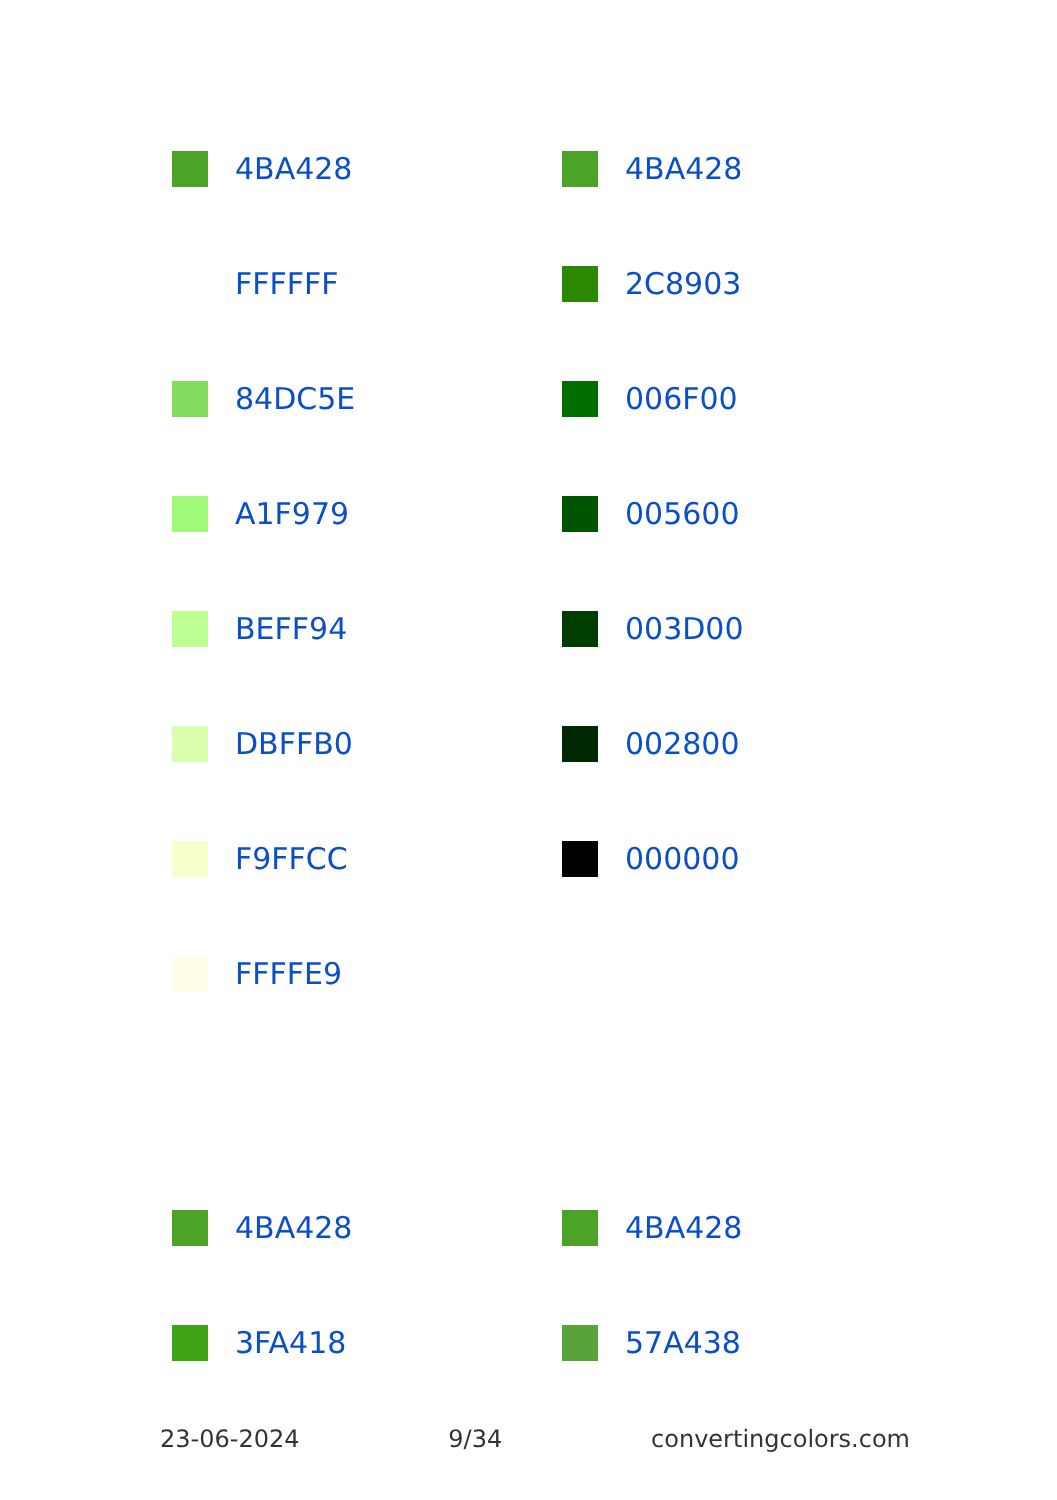4BA428 4BA428
FFFFFF 2C8903
84DC5E 006F00
A1F979 005600
BEFF94 003D00
DBFFB0 002800
F9FFCC 000000
FFFFE9
4BA428 4BA428
3FA418 57A438
23-06-2024 9/34 convertingcolors.com